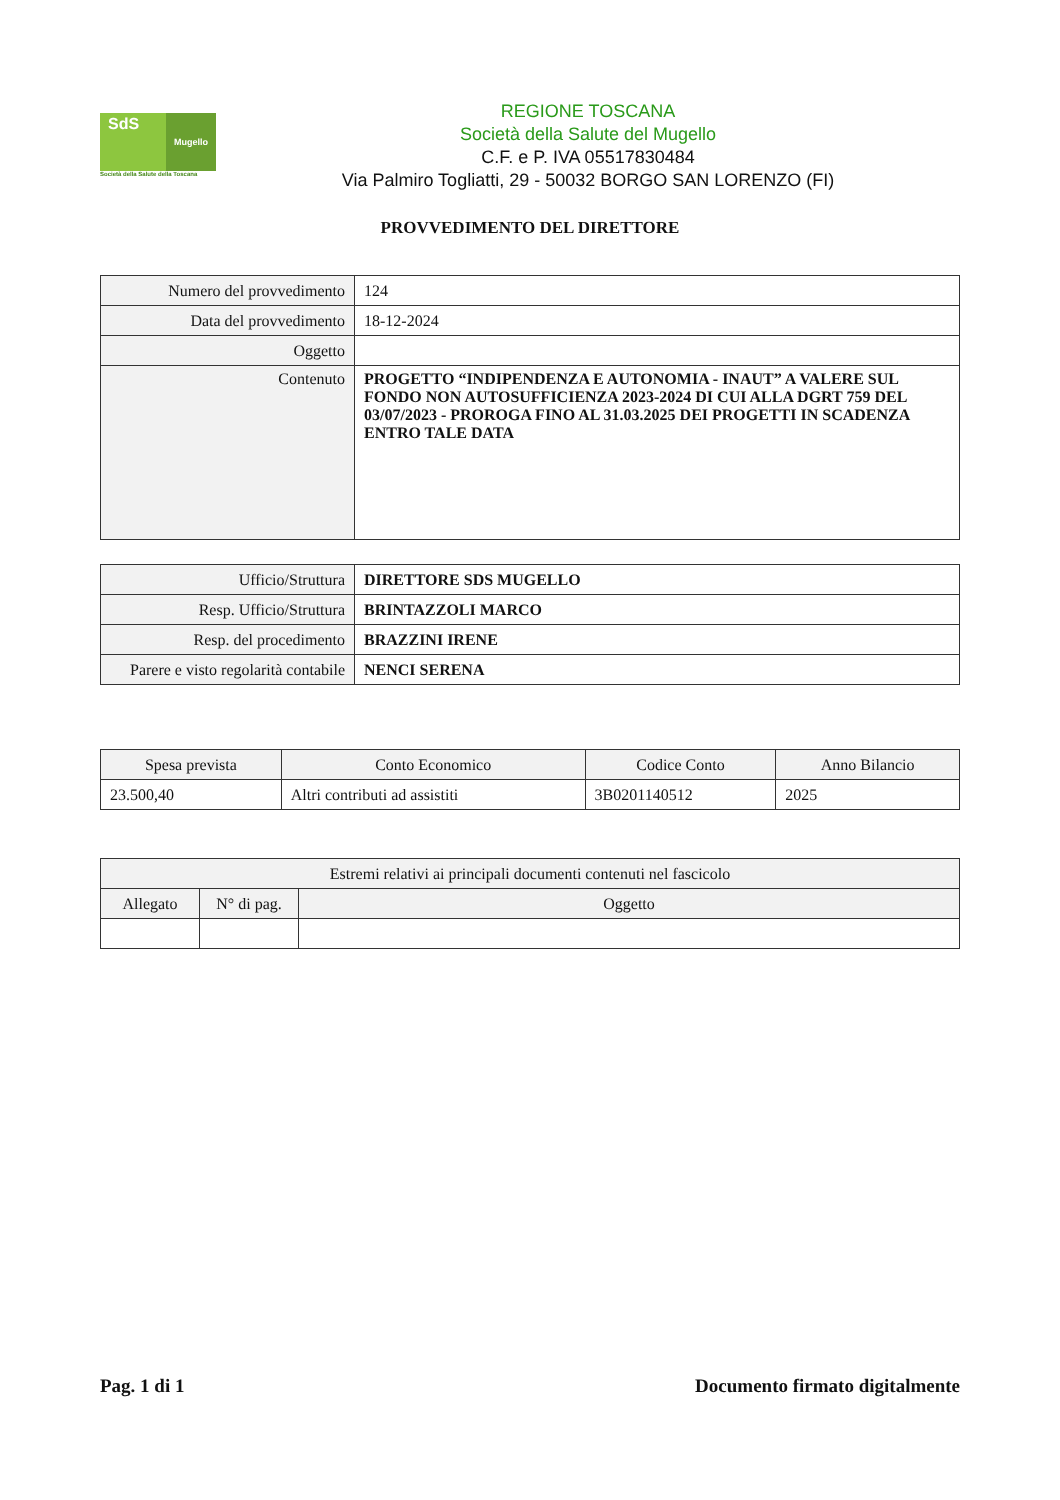SdS
Mugello
Società della Salute della Toscana
REGIONE TOSCANA
Società della Salute del Mugello
C.F. e P. IVA 05517830484
Via Palmiro Togliatti, 29 - 50032 BORGO SAN LORENZO (FI)
PROVVEDIMENTO DEL DIRETTORE
| Numero del provvedimento | 124 |
| Data del provvedimento | 18-12-2024 |
| Oggetto | |
| Contenuto | PROGETTO “INDIPENDENZA E AUTONOMIA - INAUT” A VALERE SUL FONDO NON AUTOSUFFICIENZA 2023-2024 DI CUI ALLA DGRT 759 DEL 03/07/2023 - PROROGA FINO AL 31.03.2025 DEI PROGETTI IN SCADENZA ENTRO TALE DATA |
| Ufficio/Struttura | DIRETTORE SDS MUGELLO |
| Resp. Ufficio/Struttura | BRINTAZZOLI MARCO |
| Resp. del procedimento | BRAZZINI IRENE |
| Parere e visto regolarità contabile | NENCI SERENA |
| Spesa prevista | Conto Economico | Codice Conto | Anno Bilancio |
| --- | --- | --- | --- |
| 23.500,40 | Altri contributi ad assistiti | 3B0201140512 | 2025 |
| Estremi relativi ai principali documenti contenuti nel fascicolo | | |
| --- | --- | --- |
| Allegato | N° di pag. | Oggetto |
Pag. 1 di 1 Documento firmato digitalmente